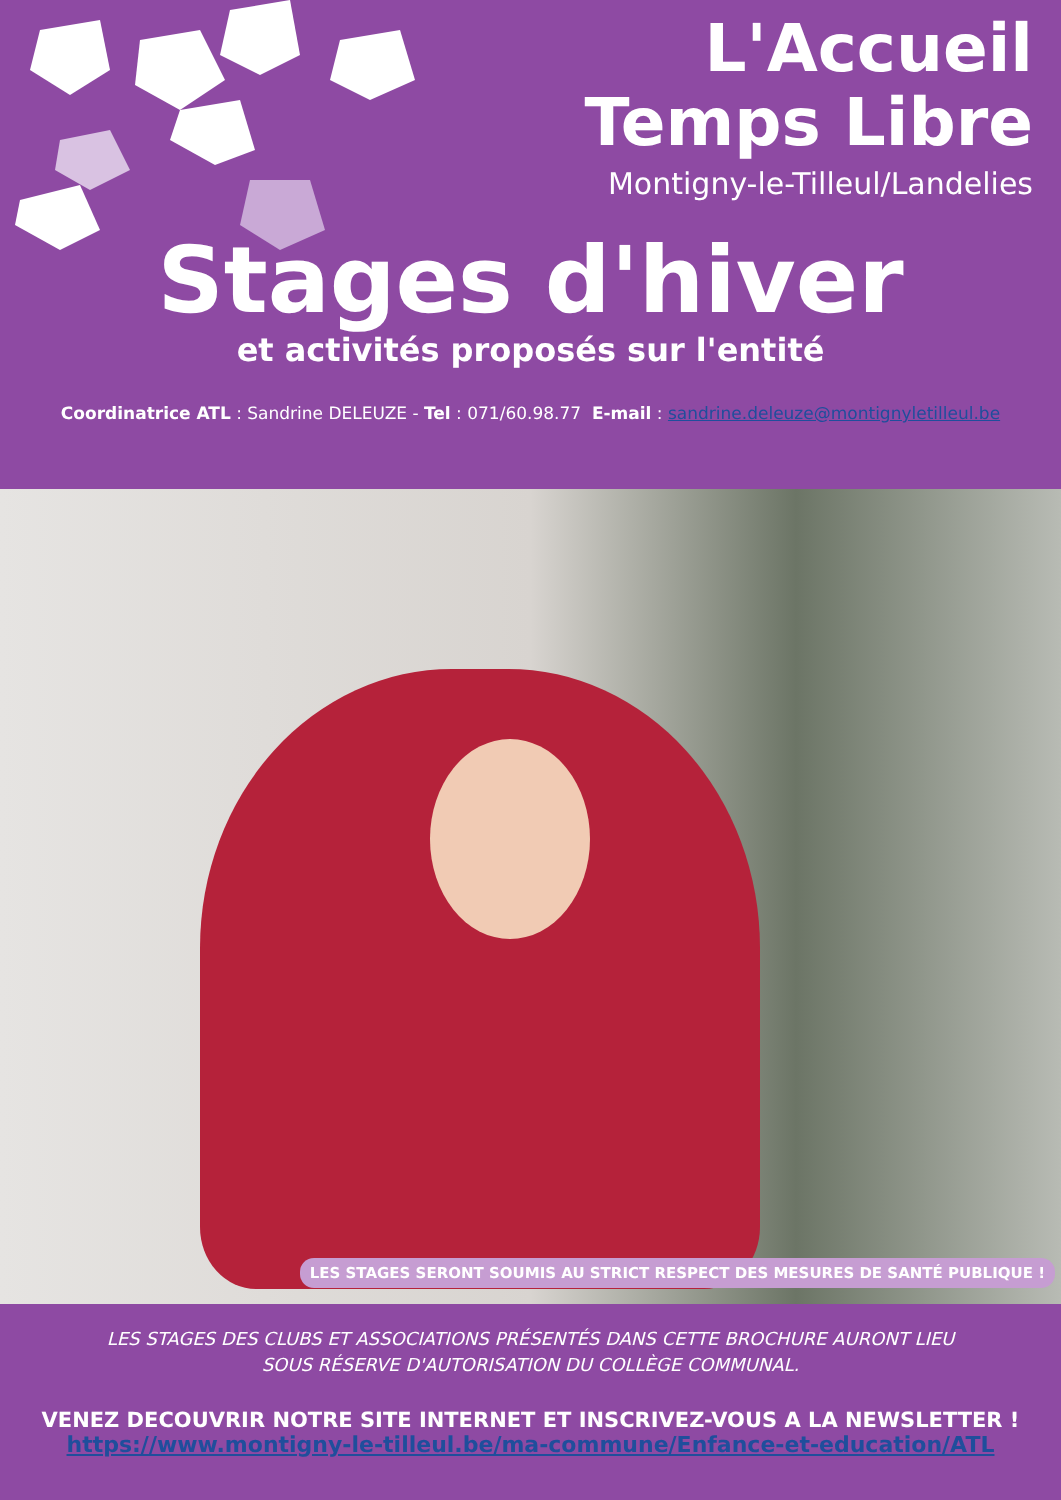L'Accueil
Temps Libre
Montigny-le-Tilleul/Landelies
Stages d'hiver
et activités proposés sur l'entité
Coordinatrice ATL : Sandrine DELEUZE - Tel : 071/60.98.77 E-mail : sandrine.deleuze@montignyletilleul.be
LES STAGES SERONT SOUMIS AU STRICT RESPECT DES MESURES DE SANTÉ PUBLIQUE !
LES STAGES DES CLUBS ET ASSOCIATIONS PRÉSENTÉS DANS CETTE BROCHURE AURONT LIEU
SOUS RÉSERVE D'AUTORISATION DU COLLÈGE COMMUNAL.
VENEZ DECOUVRIR NOTRE SITE INTERNET ET INSCRIVEZ-VOUS A LA NEWSLETTER !
https://www.montigny-le-tilleul.be/ma-commune/Enfance-et-education/ATL